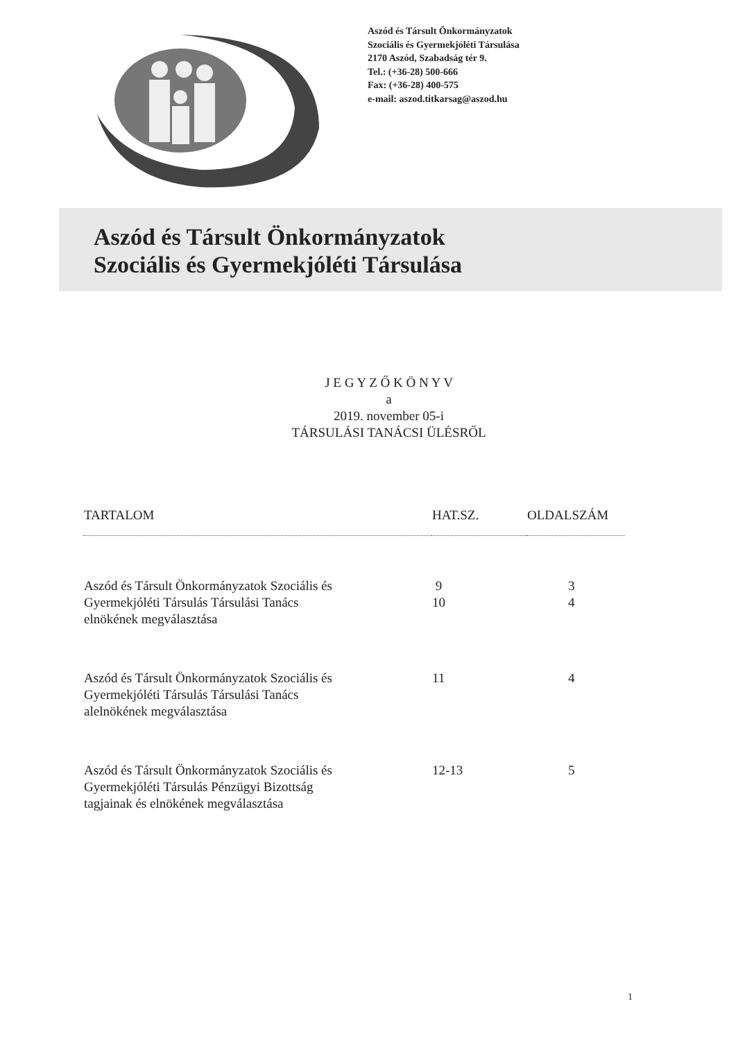Aszód és Társult Önkormányzatok
Szociális és Gyermekjóléti Társulása
2170 Aszód, Szabadság tér 9.
Tel.: (+36-28) 500-666
Fax: (+36-28) 400-575
e-mail: aszod.titkarsag@aszod.hu
Aszód és Társult Önkormányzatok
Szociális és Gyermekjóléti Társulása
J E G Y Z Ő K Ö N Y V
a
2019. november 05-i
TÁRSULÁSI TANÁCSI ÜLÉSRŐL
| TARTALOM | HAT.SZ. | OLDALSZÁM |
| --- | --- | --- |
| Aszód és Társult Önkormányzatok Szociális és Gyermekjóléti Társulás Társulási Tanács elnökének megválasztása | 9 10 | 3 4 |
| Aszód és Társult Önkormányzatok Szociális és Gyermekjóléti Társulás Társulási Tanács alelnökének megválasztása | 11 | 4 |
| Aszód és Társult Önkormányzatok Szociális és Gyermekjóléti Társulás Pénzügyi Bizottság tagjainak és elnökének megválasztása | 12-13 | 5 |
1